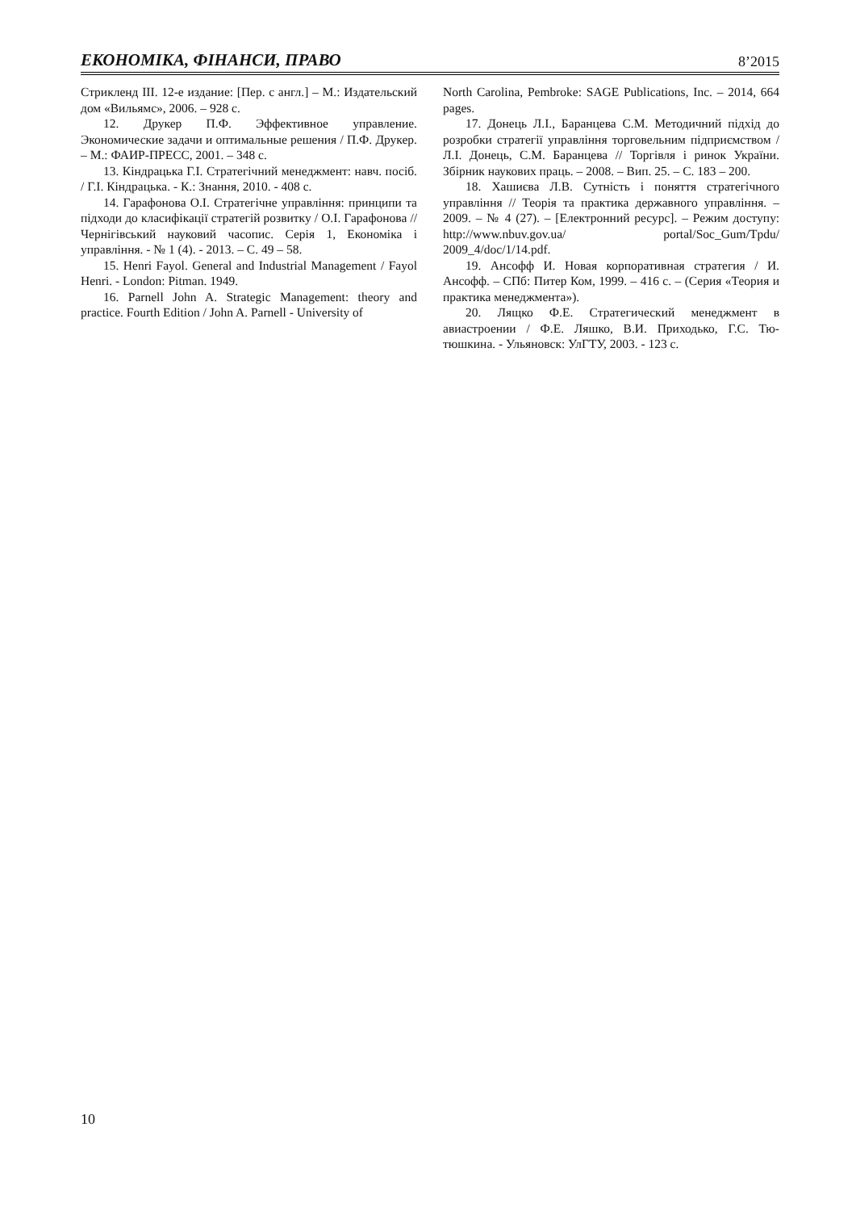ЕКОНОМІКА, ФІНАНСИ, ПРАВО 8’2015
Стрикленд III. 12-е издание: [Пер. с англ.] – М.: Издательский дом «Вильямс», 2006. – 928 с.
12. Друкер П.Ф. Эффективное управление. Экономические задачи и оптимальные решения / П.Ф. Друкер. – М.: ФАИР-ПРЕСС, 2001. – 348 с.
13. Кіндрацька Г.І. Стратегічний менеджмент: навч. посіб. / Г.І. Кіндрацька. - К.: Знання, 2010. - 408 с.
14. Гарафонова О.І. Стратегічне управління: принципи та підходи до класифікації стратегій розвитку / О.І. Гарафонова // Чернігівський науковий часопис. Серія 1, Економіка і управління. - № 1 (4). - 2013. – С. 49 – 58.
15. Henri Fayol. General and Industrial Management / Fayol Henri. - London: Pitman. 1949.
16. Parnell John A. Strategic Management: theory and practice. Fourth Edition / John A. Parnell - University of
North Carolina, Pembroke: SAGE Publications, Inc. – 2014, 664 pages.
17. Донець Л.І., Баранцева С.М. Методичний підхід до розробки стратегії управління торговельним підприємством / Л.І. Донець, С.М. Баранцева // Торгівля і ринок України. Збірник наукових праць. – 2008. – Вип. 25. – С. 183 – 200.
18. Хашиєва Л.В. Сутність і поняття стратегічного управління // Теорія та практика державного управління. – 2009. – № 4 (27). – [Електронний ресурс]. – Режим доступу: http://www.nbuv.gov.ua/ portal/Soc_Gum/Tpdu/ 2009_4/doc/1/14.pdf.
19. Ансофф И. Новая корпоративная стратегия / И. Ансофф. – СПб: Питер Ком, 1999. – 416 с. – (Серия «Теория и практика менеджмента»).
20. Лящко Ф.Е. Стратегический менеджмент в авиастроении / Ф.Е. Ляшко, В.И. Приходько, Г.С. Тю-тюшкина. - Ульяновск: УлГТУ, 2003. - 123 с.
10